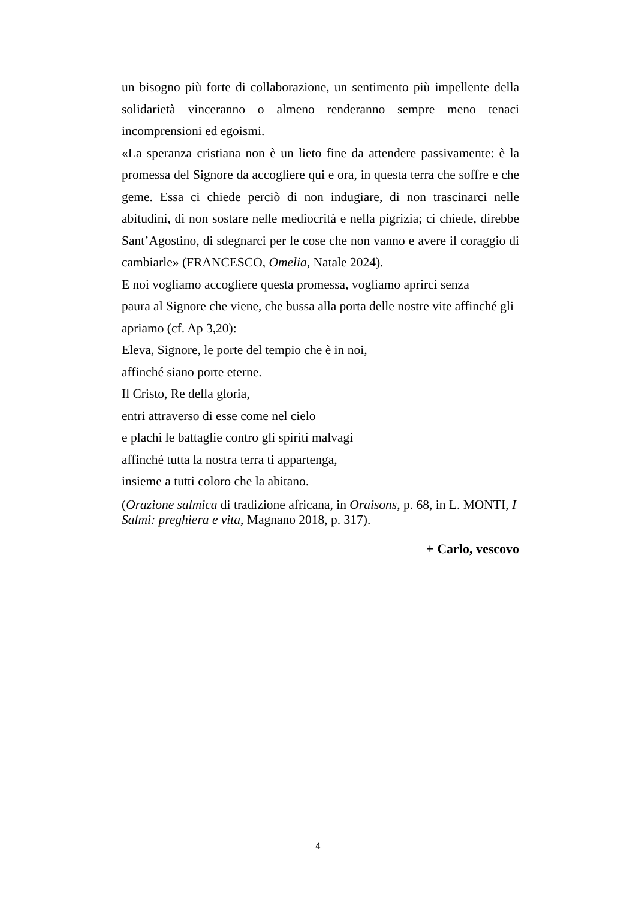un bisogno più forte di collaborazione, un sentimento più impellente della solidarietà vinceranno o almeno renderanno sempre meno tenaci incomprensioni ed egoismi.
«La speranza cristiana non è un lieto fine da attendere passivamente: è la promessa del Signore da accogliere qui e ora, in questa terra che soffre e che geme. Essa ci chiede perciò di non indugiare, di non trascinarci nelle abitudini, di non sostare nelle mediocrità e nella pigrizia; ci chiede, direbbe Sant’Agostino, di sdegnarci per le cose che non vanno e avere il coraggio di cambiarle» (FRANCESCO, Omelia, Natale 2024).
E noi vogliamo accogliere questa promessa, vogliamo aprirci senza
paura al Signore che viene, che bussa alla porta delle nostre vite affinché gli apriamo (cf. Ap 3,20):
Eleva, Signore, le porte del tempio che è in noi,
affinché siano porte eterne.
Il Cristo, Re della gloria,
entri attraverso di esse come nel cielo
e plachi le battaglie contro gli spiriti malvagi
affinché tutta la nostra terra ti appartenga,
insieme a tutti coloro che la abitano.
(Orazione salmica di tradizione africana, in Oraisons, p. 68, in L. MONTI, I Salmi: preghiera e vita, Magnano 2018, p. 317).
+ Carlo, vescovo
4